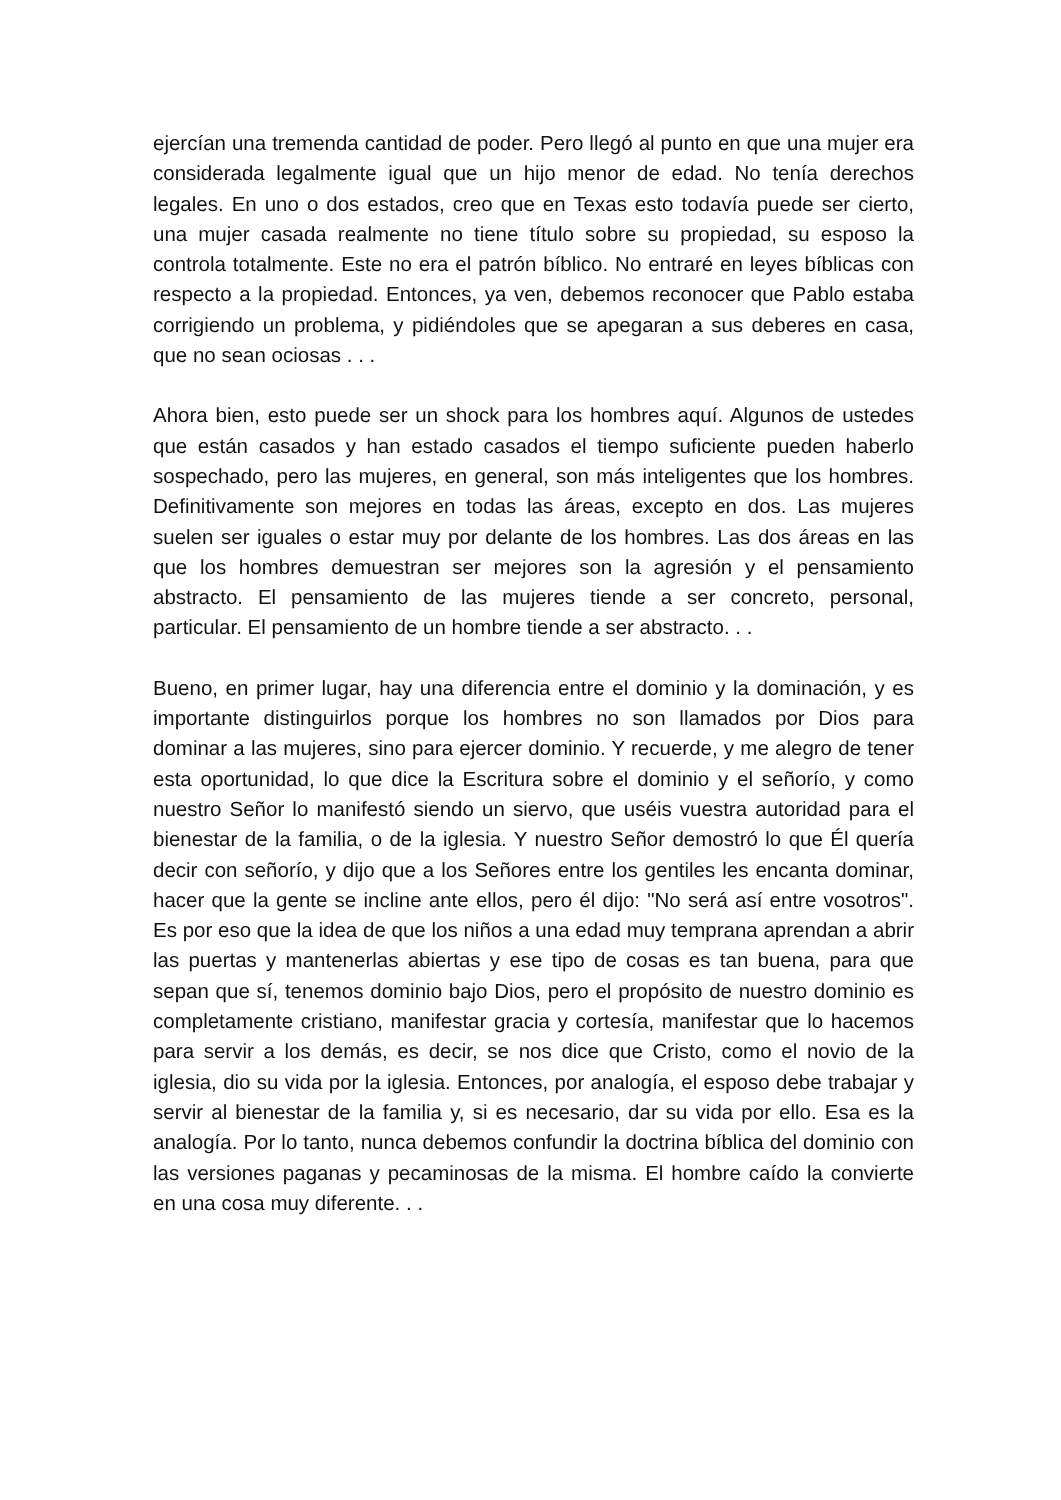ejercían una tremenda cantidad de poder. Pero llegó al punto en que una mujer era considerada legalmente igual que un hijo menor de edad. No tenía derechos legales. En uno o dos estados, creo que en Texas esto todavía puede ser cierto, una mujer casada realmente no tiene título sobre su propiedad, su esposo la controla totalmente. Este no era el patrón bíblico. No entraré en leyes bíblicas con respecto a la propiedad. Entonces, ya ven, debemos reconocer que Pablo estaba corrigiendo un problema, y pidiéndoles que se apegaran a sus deberes en casa, que no sean ociosas . . .
Ahora bien, esto puede ser un shock para los hombres aquí. Algunos de ustedes que están casados y han estado casados el tiempo suficiente pueden haberlo sospechado, pero las mujeres, en general, son más inteligentes que los hombres. Definitivamente son mejores en todas las áreas, excepto en dos. Las mujeres suelen ser iguales o estar muy por delante de los hombres. Las dos áreas en las que los hombres demuestran ser mejores son la agresión y el pensamiento abstracto. El pensamiento de las mujeres tiende a ser concreto, personal, particular. El pensamiento de un hombre tiende a ser abstracto. . .
Bueno, en primer lugar, hay una diferencia entre el dominio y la dominación, y es importante distinguirlos porque los hombres no son llamados por Dios para dominar a las mujeres, sino para ejercer dominio. Y recuerde, y me alegro de tener esta oportunidad, lo que dice la Escritura sobre el dominio y el señorío, y como nuestro Señor lo manifestó siendo un siervo, que uséis vuestra autoridad para el bienestar de la familia, o de la iglesia. Y nuestro Señor demostró lo que Él quería decir con señorío, y dijo que a los Señores entre los gentiles les encanta dominar, hacer que la gente se incline ante ellos, pero él dijo: "No será así entre vosotros". Es por eso que la idea de que los niños a una edad muy temprana aprendan a abrir las puertas y mantenerlas abiertas y ese tipo de cosas es tan buena, para que sepan que sí, tenemos dominio bajo Dios, pero el propósito de nuestro dominio es completamente cristiano, manifestar gracia y cortesía, manifestar que lo hacemos para servir a los demás, es decir, se nos dice que Cristo, como el novio de la iglesia, dio su vida por la iglesia. Entonces, por analogía, el esposo debe trabajar y servir al bienestar de la familia y, si es necesario, dar su vida por ello. Esa es la analogía. Por lo tanto, nunca debemos confundir la doctrina bíblica del dominio con las versiones paganas y pecaminosas de la misma. El hombre caído la convierte en una cosa muy diferente. . .